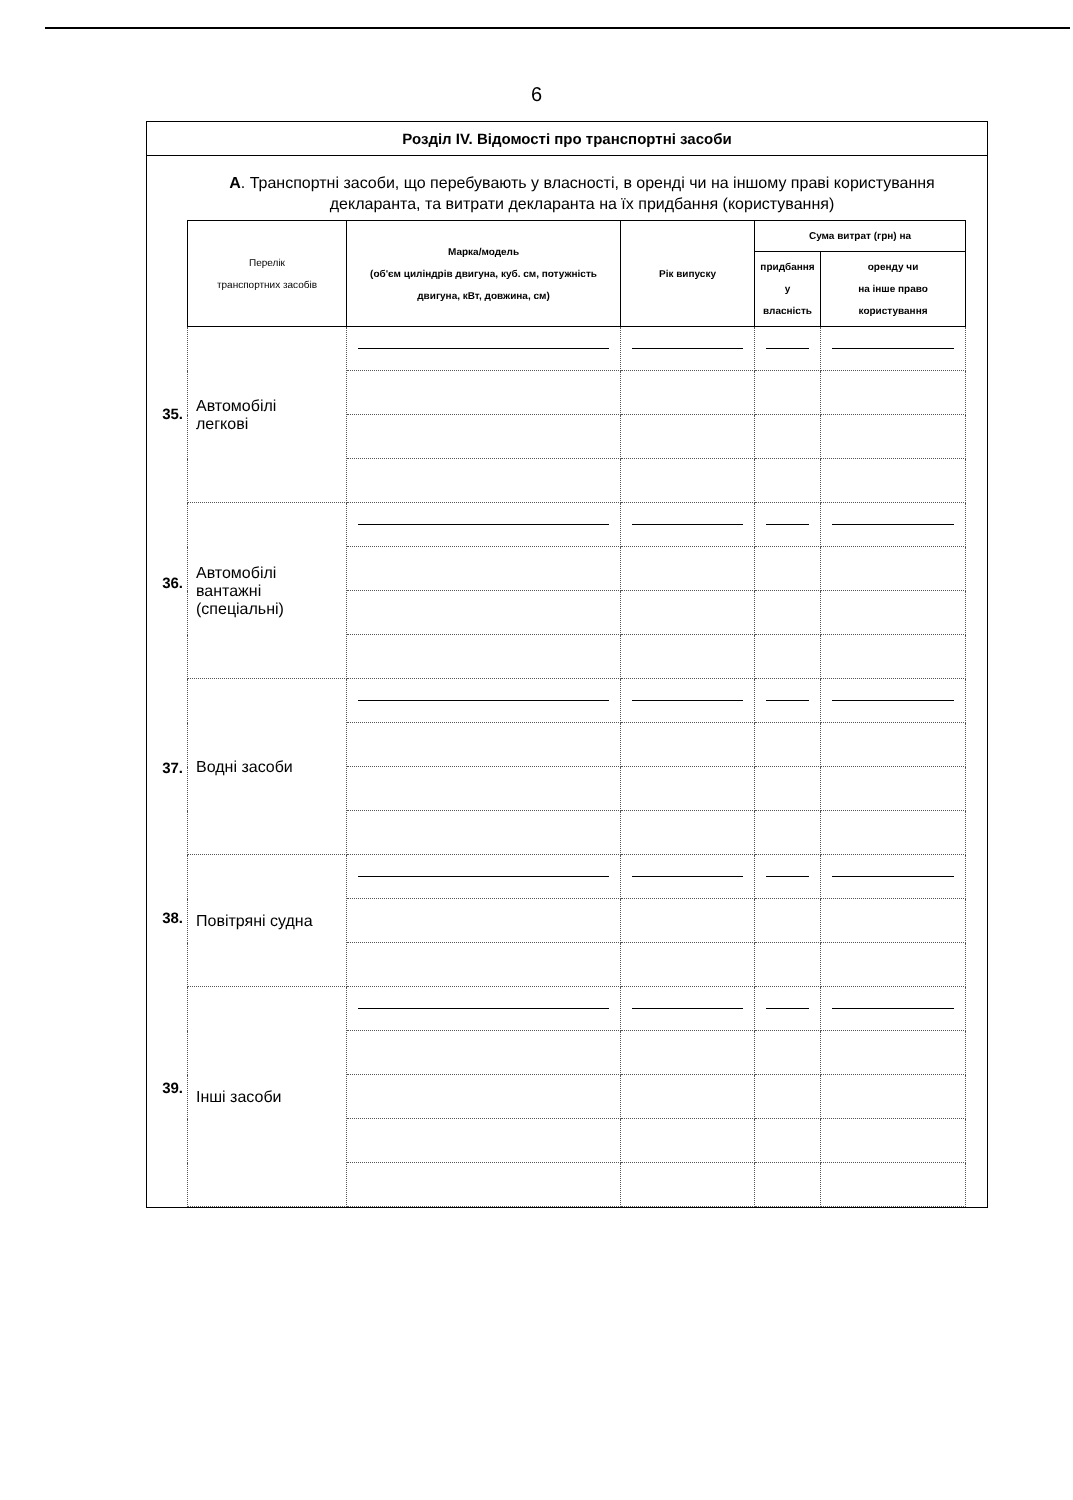6
Розділ IV. Відомості про транспортні засоби
А. Транспортні засоби, що перебувають у власності, в оренді чи на іншому праві користування декларанта, та витрати декларанта на їх придбання (користування)
35.
36.
37.
38.
39.
| Перелік транспортних засобів | Марка/модель (об'єм циліндрів двигуна, куб. см, потужність двигуна, кВт, довжина, см) | Рік випуску | Сума витрат (грн) на | |
| --- | --- | --- | --- | --- |
| | | | придбання у власність | оренду чи на інше право користування |
| Автомобілі легкові | | | | |
| Автомобілі вантажні (спеціальні) | | | | |
| Водні засоби | | | | |
| Повітряні судна | | | | |
| Інші засоби | | | | |